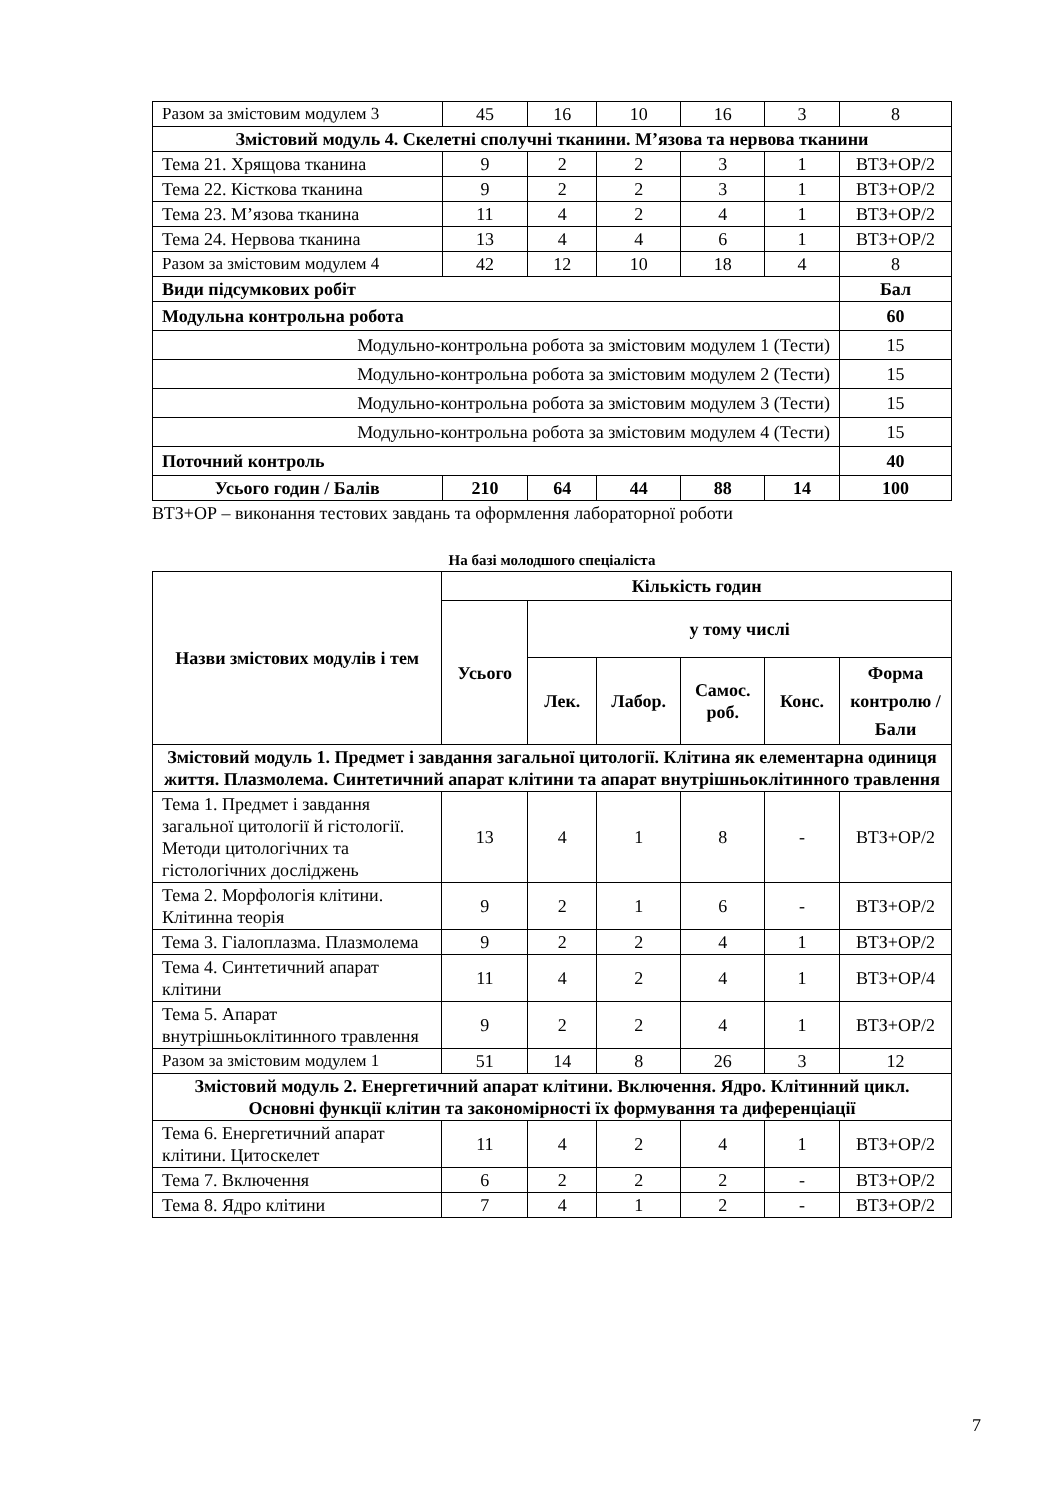| Разом за змістовим модулем 3 | 45 | 16 | 10 | 16 | 3 | 8 |
| Змістовий модуль 4. Скелетні сполучні тканини. М’язова та нервова тканини | | | | | | |
| Тема 21. Хрящова тканина | 9 | 2 | 2 | 3 | 1 | ВТЗ+ОР/2 |
| Тема 22. Кісткова тканина | 9 | 2 | 2 | 3 | 1 | ВТЗ+ОР/2 |
| Тема 23. М’язова тканина | 11 | 4 | 2 | 4 | 1 | ВТЗ+ОР/2 |
| Тема 24. Нервова тканина | 13 | 4 | 4 | 6 | 1 | ВТЗ+ОР/2 |
| Разом за змістовим модулем 4 | 42 | 12 | 10 | 18 | 4 | 8 |
| Види підсумкових робіт | | | | | | Бал |
| Модульна контрольна робота | | | | | | 60 |
| Модульно-контрольна робота за змістовим модулем 1 (Тести) | | | | | | 15 |
| Модульно-контрольна робота за змістовим модулем 2 (Тести) | | | | | | 15 |
| Модульно-контрольна робота за змістовим модулем 3 (Тести) | | | | | | 15 |
| Модульно-контрольна робота за змістовим модулем 4 (Тести) | | | | | | 15 |
| Поточний контроль | | | | | | 40 |
| Усього годин / Балів | 210 | 64 | 44 | 88 | 14 | 100 |
ВТЗ+ОР – виконання тестових завдань та оформлення лабораторної роботи
На базі молодшого спеціаліста
| Назви змістових модулів і тем | Кількість годин | | | | | |
| --- | --- | --- | --- | --- | --- | --- |
| | Усього | у тому числі | | | | |
| | | Лек. | Лабор. | Самос. роб. | Конс. | Форма контролю / Бали |
| Змістовий модуль 1. Предмет і завдання загальної цитології. Клітина як елементарна одиниця життя. Плазмолема. Синтетичний апарат клітини та апарат внутрішньоклітинного травлення | | | | | | |
| Тема 1. Предмет і завдання загальної цитології й гістології. Методи цитологічних та гістологічних досліджень | 13 | 4 | 1 | 8 | - | ВТЗ+ОР/2 |
| Тема 2. Морфологія клітини. Клітинна теорія | 9 | 2 | 1 | 6 | - | ВТЗ+ОР/2 |
| Тема 3. Гіалоплазма. Плазмолема | 9 | 2 | 2 | 4 | 1 | ВТЗ+ОР/2 |
| Тема 4. Синтетичний апарат клітини | 11 | 4 | 2 | 4 | 1 | ВТЗ+ОР/4 |
| Тема 5. Апарат внутрішньоклітинного травлення | 9 | 2 | 2 | 4 | 1 | ВТЗ+ОР/2 |
| Разом за змістовим модулем 1 | 51 | 14 | 8 | 26 | 3 | 12 |
| Змістовий модуль 2. Енергетичний апарат клітини. Включення. Ядро. Клітинний цикл. Основні функції клітин та закономірності їх формування та диференціації | | | | | | |
| Тема 6. Енергетичний апарат клітини. Цитоскелет | 11 | 4 | 2 | 4 | 1 | ВТЗ+ОР/2 |
| Тема 7. Включення | 6 | 2 | 2 | 2 | - | ВТЗ+ОР/2 |
| Тема 8. Ядро клітини | 7 | 4 | 1 | 2 | - | ВТЗ+ОР/2 |
7